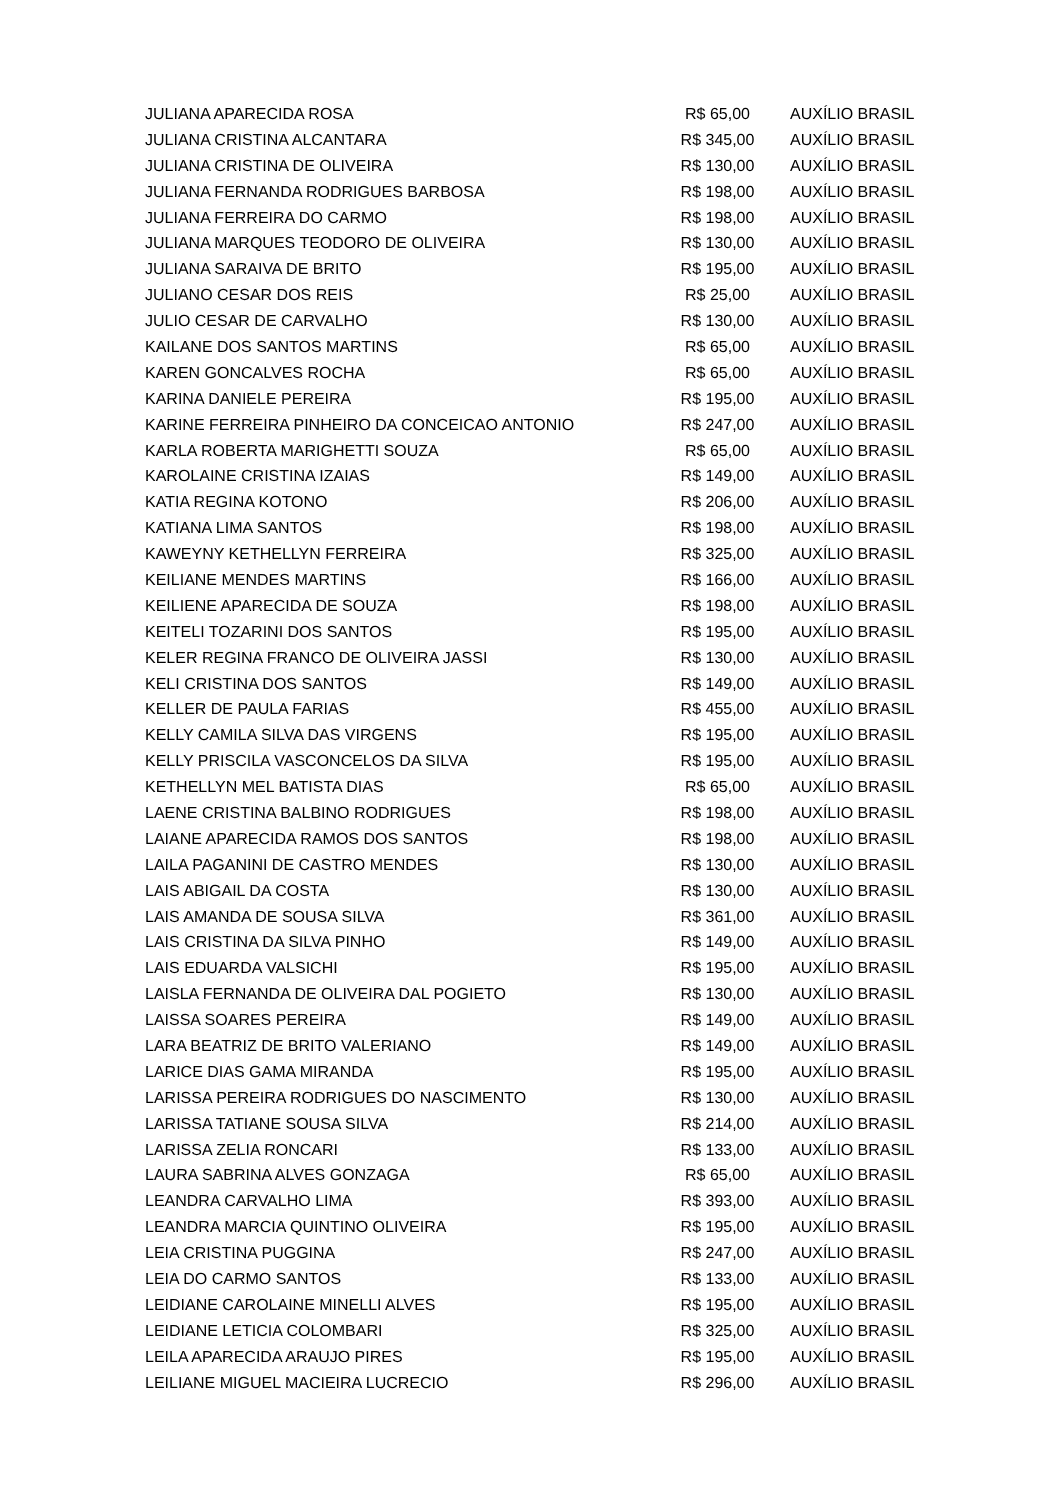| JULIANA APARECIDA ROSA | R$ 65,00 | AUXÍLIO BRASIL |
| JULIANA CRISTINA ALCANTARA | R$ 345,00 | AUXÍLIO BRASIL |
| JULIANA CRISTINA DE OLIVEIRA | R$ 130,00 | AUXÍLIO BRASIL |
| JULIANA FERNANDA RODRIGUES BARBOSA | R$ 198,00 | AUXÍLIO BRASIL |
| JULIANA FERREIRA DO CARMO | R$ 198,00 | AUXÍLIO BRASIL |
| JULIANA MARQUES TEODORO DE OLIVEIRA | R$ 130,00 | AUXÍLIO BRASIL |
| JULIANA SARAIVA DE BRITO | R$ 195,00 | AUXÍLIO BRASIL |
| JULIANO CESAR DOS REIS | R$ 25,00 | AUXÍLIO BRASIL |
| JULIO CESAR DE CARVALHO | R$ 130,00 | AUXÍLIO BRASIL |
| KAILANE DOS SANTOS MARTINS | R$ 65,00 | AUXÍLIO BRASIL |
| KAREN GONCALVES ROCHA | R$ 65,00 | AUXÍLIO BRASIL |
| KARINA DANIELE PEREIRA | R$ 195,00 | AUXÍLIO BRASIL |
| KARINE FERREIRA PINHEIRO DA CONCEICAO ANTONIO | R$ 247,00 | AUXÍLIO BRASIL |
| KARLA ROBERTA MARIGHETTI SOUZA | R$ 65,00 | AUXÍLIO BRASIL |
| KAROLAINE CRISTINA IZAIAS | R$ 149,00 | AUXÍLIO BRASIL |
| KATIA REGINA KOTONO | R$ 206,00 | AUXÍLIO BRASIL |
| KATIANA LIMA SANTOS | R$ 198,00 | AUXÍLIO BRASIL |
| KAWEYNY KETHELLYN FERREIRA | R$ 325,00 | AUXÍLIO BRASIL |
| KEILIANE MENDES MARTINS | R$ 166,00 | AUXÍLIO BRASIL |
| KEILIENE APARECIDA DE SOUZA | R$ 198,00 | AUXÍLIO BRASIL |
| KEITELI TOZARINI DOS SANTOS | R$ 195,00 | AUXÍLIO BRASIL |
| KELER REGINA FRANCO DE OLIVEIRA JASSI | R$ 130,00 | AUXÍLIO BRASIL |
| KELI CRISTINA DOS SANTOS | R$ 149,00 | AUXÍLIO BRASIL |
| KELLER DE PAULA FARIAS | R$ 455,00 | AUXÍLIO BRASIL |
| KELLY CAMILA SILVA DAS VIRGENS | R$ 195,00 | AUXÍLIO BRASIL |
| KELLY PRISCILA VASCONCELOS DA SILVA | R$ 195,00 | AUXÍLIO BRASIL |
| KETHELLYN MEL BATISTA DIAS | R$ 65,00 | AUXÍLIO BRASIL |
| LAENE CRISTINA BALBINO RODRIGUES | R$ 198,00 | AUXÍLIO BRASIL |
| LAIANE APARECIDA RAMOS DOS SANTOS | R$ 198,00 | AUXÍLIO BRASIL |
| LAILA PAGANINI DE CASTRO MENDES | R$ 130,00 | AUXÍLIO BRASIL |
| LAIS ABIGAIL DA COSTA | R$ 130,00 | AUXÍLIO BRASIL |
| LAIS AMANDA DE SOUSA SILVA | R$ 361,00 | AUXÍLIO BRASIL |
| LAIS CRISTINA DA SILVA PINHO | R$ 149,00 | AUXÍLIO BRASIL |
| LAIS EDUARDA VALSICHI | R$ 195,00 | AUXÍLIO BRASIL |
| LAISLA FERNANDA DE OLIVEIRA DAL POGIETO | R$ 130,00 | AUXÍLIO BRASIL |
| LAISSA SOARES PEREIRA | R$ 149,00 | AUXÍLIO BRASIL |
| LARA BEATRIZ DE BRITO VALERIANO | R$ 149,00 | AUXÍLIO BRASIL |
| LARICE DIAS GAMA MIRANDA | R$ 195,00 | AUXÍLIO BRASIL |
| LARISSA PEREIRA RODRIGUES DO NASCIMENTO | R$ 130,00 | AUXÍLIO BRASIL |
| LARISSA TATIANE SOUSA SILVA | R$ 214,00 | AUXÍLIO BRASIL |
| LARISSA ZELIA RONCARI | R$ 133,00 | AUXÍLIO BRASIL |
| LAURA SABRINA ALVES GONZAGA | R$ 65,00 | AUXÍLIO BRASIL |
| LEANDRA CARVALHO LIMA | R$ 393,00 | AUXÍLIO BRASIL |
| LEANDRA MARCIA QUINTINO OLIVEIRA | R$ 195,00 | AUXÍLIO BRASIL |
| LEIA CRISTINA PUGGINA | R$ 247,00 | AUXÍLIO BRASIL |
| LEIA DO CARMO SANTOS | R$ 133,00 | AUXÍLIO BRASIL |
| LEIDIANE CAROLAINE MINELLI ALVES | R$ 195,00 | AUXÍLIO BRASIL |
| LEIDIANE LETICIA COLOMBARI | R$ 325,00 | AUXÍLIO BRASIL |
| LEILA APARECIDA ARAUJO PIRES | R$ 195,00 | AUXÍLIO BRASIL |
| LEILIANE MIGUEL MACIEIRA LUCRECIO | R$ 296,00 | AUXÍLIO BRASIL |